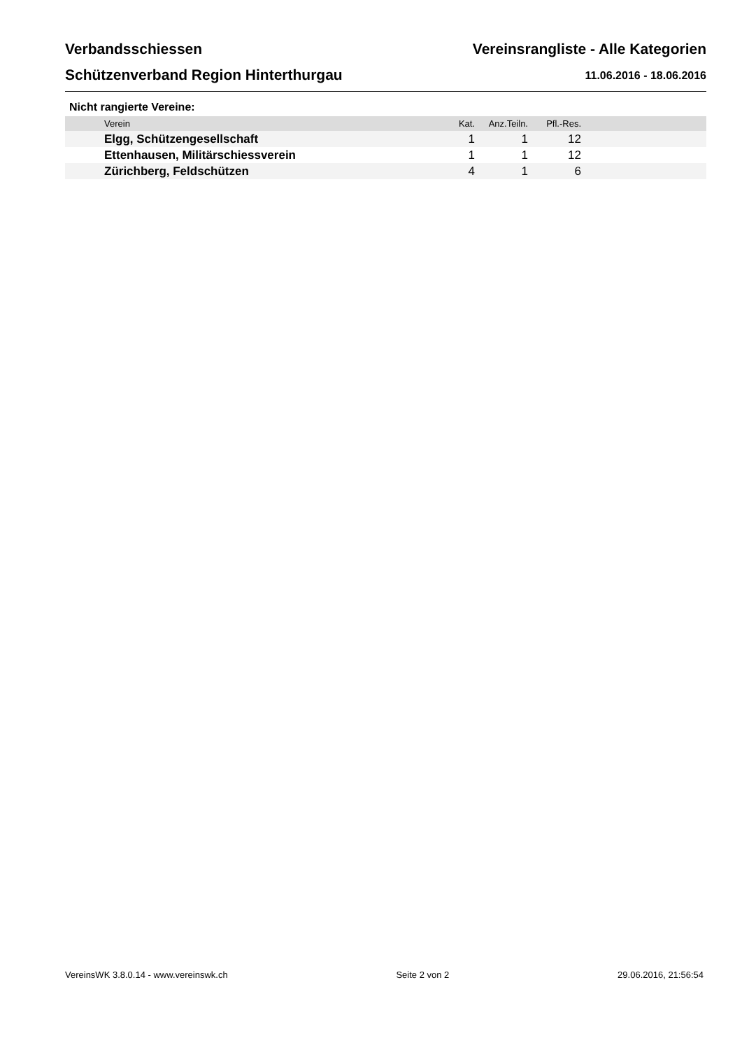Verbandsschiessen
Schützenverband Region Hinterthurgau
Vereinsrangliste - Alle Kategorien
11.06.2016 - 18.06.2016
Nicht rangierte Vereine:
| Verein | Kat. | Anz.Teiln. | Pfl.-Res. | |
| --- | --- | --- | --- | --- |
| Elgg, Schützengesellschaft | 1 | 1 | 12 | |
| Ettenhausen, Militärschiessverein | 1 | 1 | 12 | |
| Zürichberg, Feldschützen | 4 | 1 | 6 | |
VereinsWK 3.8.0.14 - www.vereinswk.ch Seite 2 von 2 29.06.2016, 21:56:54